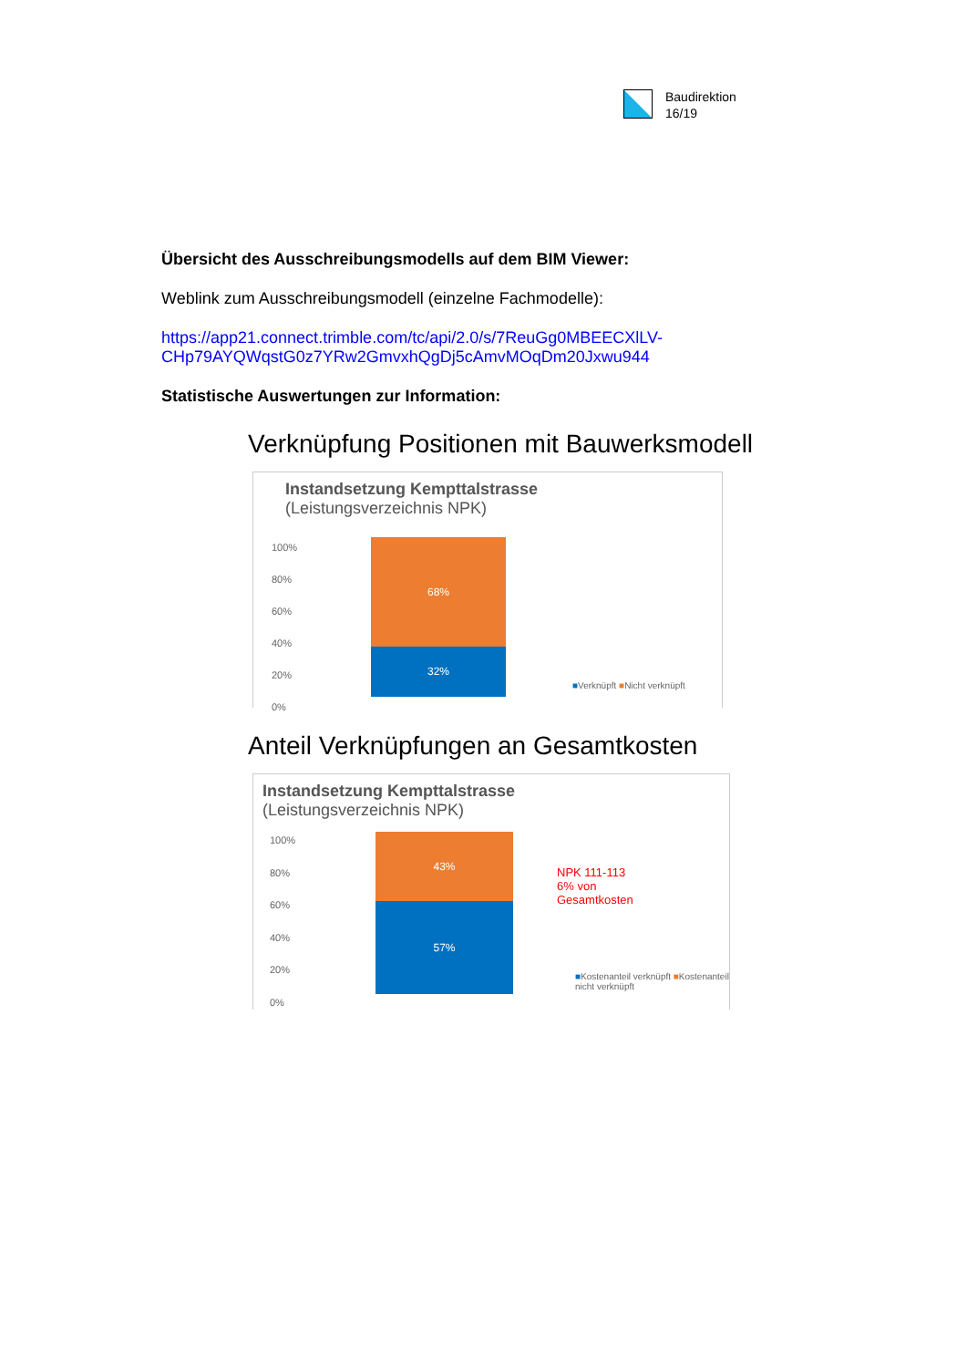Baudirektion
16/19
Übersicht des Ausschreibungsmodells auf dem BIM Viewer:
Weblink zum Ausschreibungsmodell (einzelne Fachmodelle):
https://app21.connect.trimble.com/tc/api/2.0/s/7ReuGg0MBEECXlLV-CHp79AYQWqstG0z7YRw2GmvxhQgDj5cAmvMOqDm20Jxwu944
Statistische Auswertungen zur Information:
Verknüpfung Positionen mit Bauwerksmodell
Instandsetzung Kempttalstrasse
(Leistungsverzeichnis NPK)
100%
80%
60%
40%
20%
0%
68%
32%
■Verknüpft ■Nicht verknüpft
Anteil Verknüpfungen an Gesamtkosten
Instandsetzung Kempttalstrasse
(Leistungsverzeichnis NPK)
100%
80%
60%
40%
20%
0%
43%
57%
NPK 111-113
6% von
Gesamtkosten
■Kostenanteil verknüpft ■Kostenanteil nicht verknüpft